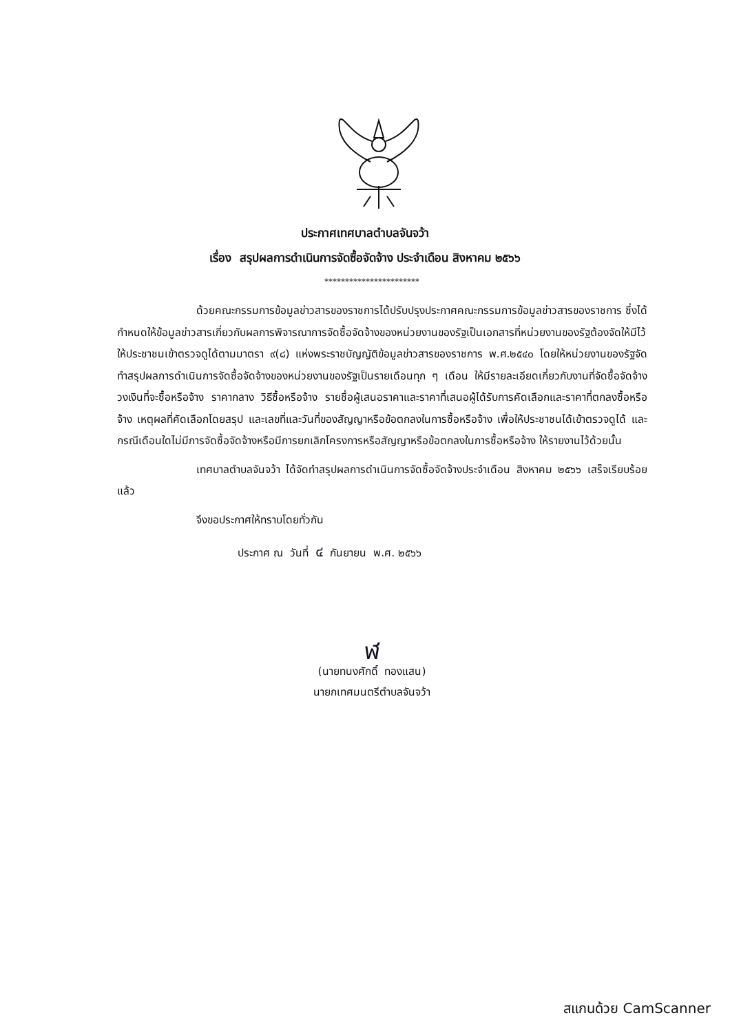ประกาศเทศบาลตำบลจันจว้า
เรื่อง สรุปผลการดำเนินการจัดซื้อจัดจ้าง ประจำเดือน สิงหาคม ๒๕๖๖
***********************
ด้วยคณะกรรมการข้อมูลข่าวสารของราชการได้ปรับปรุงประกาศคณะกรรมการข้อมูลข่าวสารของราชการ ซึ่งได้กำหนดให้ข้อมูลข่าวสารเกี่ยวกับผลการพิจารณาการจัดซื้อจัดจ้างของหน่วยงานของรัฐเป็นเอกสารที่หน่วยงานของรัฐต้องจัดให้มีไว้ให้ประชาชนเข้าตรวจดูได้ตามมาตรา ๙(๘) แห่งพระราชบัญญัติข้อมูลข่าวสารของราชการ พ.ศ.๒๕๔๐ โดยให้หน่วยงานของรัฐจัดทำสรุปผลการดำเนินการจัดซื้อจัดจ้างของหน่วยงานของรัฐเป็นรายเดือนทุก ๆ เดือน ให้มีรายละเอียดเกี่ยวกับงานที่จัดซื้อจัดจ้าง วงเงินที่จะซื้อหรือจ้าง ราคากลาง วิธีซื้อหรือจ้าง รายชื่อผู้เสนอราคาและราคาที่เสนอผู้ได้รับการคัดเลือกและราคาที่ตกลงซื้อหรือจ้าง เหตุผลที่คัดเลือกโดยสรุป และเลขที่และวันที่ของสัญญาหรือข้อตกลงในการซื้อหรือจ้าง เพื่อให้ประชาชนได้เข้าตรวจดูได้ และกรณีเดือนใดไม่มีการจัดซื้อจัดจ้างหรือมีการยกเลิกโครงการหรือสัญญาหรือข้อตกลงในการซื้อหรือจ้าง ให้รายงานไว้ด้วยนั้น
เทศบาลตำบลจันจว้า ได้จัดทำสรุปผลการดำเนินการจัดซื้อจัดจ้างประจำเดือน สิงหาคม ๒๕๖๖ เสร็จเรียบร้อยแล้ว
จึงขอประกาศให้ทราบโดยทั่วกัน
ประกาศ ณ วันที่ ๔ กันยายน พ.ศ. ๒๕๖๖
ฬ
(นายทนงศักดิ์ ทองแสน)
นายกเทศมนตรีตำบลจันจว้า
สแกนด้วย CamScanner